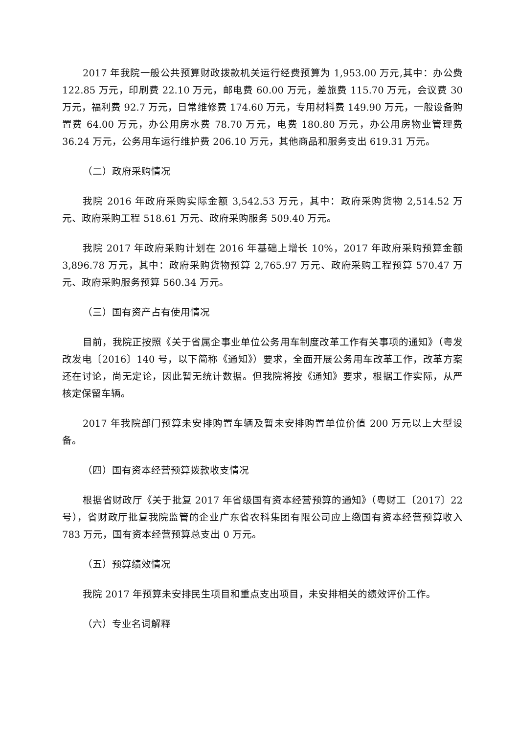2017 年我院一般公共预算财政拨款机关运行经费预算为 1,953.00 万元,其中：办公费 122.85 万元，印刷费 22.10 万元，邮电费 60.00 万元，差旅费 115.70 万元，会议费 30 万元，福利费 92.7 万元，日常维修费 174.60 万元，专用材料费 149.90 万元，一般设备购置费 64.00 万元，办公用房水费 78.70 万元，电费 180.80 万元，办公用房物业管理费 36.24 万元，公务用车运行维护费 206.10 万元，其他商品和服务支出 619.31 万元。
（二）政府采购情况
我院 2016 年政府采购实际金额 3,542.53 万元，其中：政府采购货物 2,514.52 万元、政府采购工程 518.61 万元、政府采购服务 509.40 万元。
我院 2017 年政府采购计划在 2016 年基础上增长 10%，2017 年政府采购预算金额 3,896.78 万元，其中：政府采购货物预算 2,765.97 万元、政府采购工程预算 570.47 万元、政府采购服务预算 560.34 万元。
（三）国有资产占有使用情况
目前，我院正按照《关于省属企事业单位公务用车制度改革工作有关事项的通知》（粤发改发电〔2016〕140 号，以下简称《通知》）要求，全面开展公务用车改革工作，改革方案还在讨论，尚无定论，因此暂无统计数据。但我院将按《通知》要求，根据工作实际，从严核定保留车辆。
2017 年我院部门预算未安排购置车辆及暂未安排购置单位价值 200 万元以上大型设备。
（四）国有资本经营预算拨款收支情况
根据省财政厅《关于批复 2017 年省级国有资本经营预算的通知》（粤财工〔2017〕22 号），省财政厅批复我院监管的企业广东省农科集团有限公司应上缴国有资本经营预算收入 783 万元，国有资本经营预算总支出 0 万元。
（五）预算绩效情况
我院 2017 年预算未安排民生项目和重点支出项目，未安排相关的绩效评价工作。
（六）专业名词解释